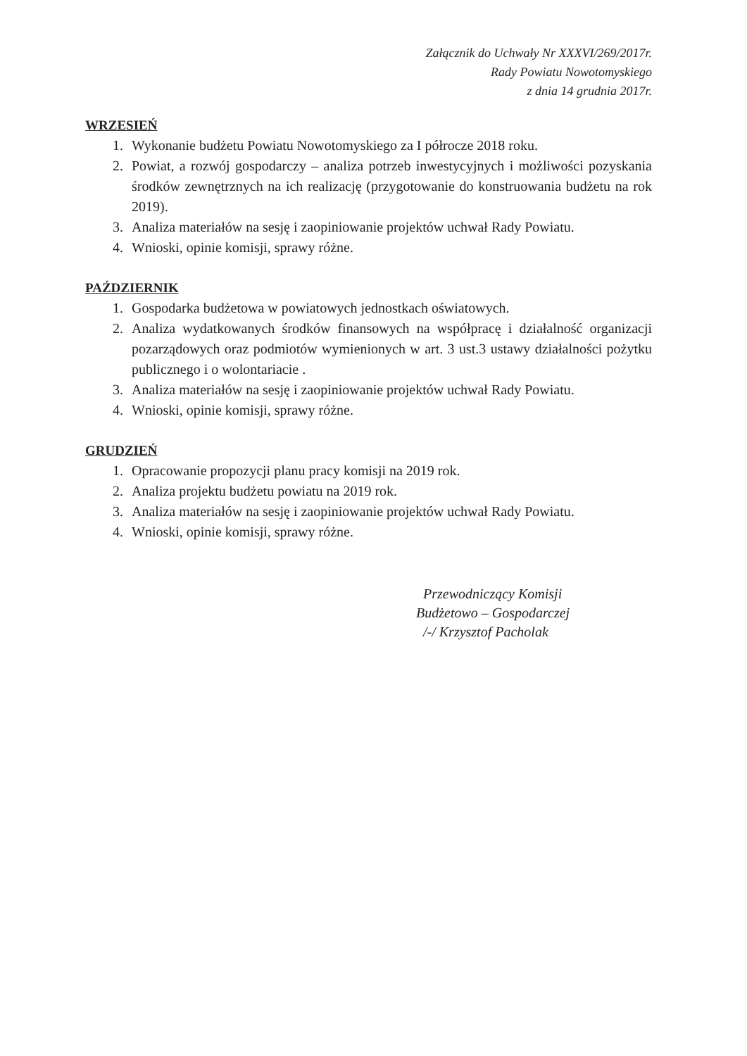Załącznik do Uchwały Nr XXXVI/269/2017r.
Rady Powiatu Nowotomyskiego
z dnia 14 grudnia 2017r.
WRZESIEŃ
1. Wykonanie budżetu Powiatu Nowotomyskiego za I półrocze 2018 roku.
2. Powiat, a rozwój gospodarczy – analiza potrzeb inwestycyjnych i możliwości pozyskania środków zewnętrznych na ich realizację (przygotowanie do konstruowania budżetu na rok 2019).
3. Analiza materiałów na sesję i zaopiniowanie projektów uchwał Rady Powiatu.
4. Wnioski, opinie komisji, sprawy różne.
PAŹDZIERNIK
1. Gospodarka budżetowa w powiatowych jednostkach oświatowych.
2. Analiza wydatkowanych środków finansowych na współpracę i działalność organizacji pozarządowych oraz podmiotów wymienionych w art. 3 ust.3 ustawy działalności pożytku publicznego i o wolontariacie .
3. Analiza materiałów na sesję i zaopiniowanie projektów uchwał Rady Powiatu.
4. Wnioski, opinie komisji, sprawy różne.
GRUDZIEŃ
1. Opracowanie propozycji planu pracy komisji na 2019 rok.
2. Analiza projektu budżetu powiatu na 2019 rok.
3. Analiza materiałów na sesję i zaopiniowanie projektów uchwał Rady Powiatu.
4. Wnioski, opinie komisji, sprawy różne.
Przewodniczący Komisji
Budżetowo – Gospodarczej
/-/ Krzysztof Pacholak